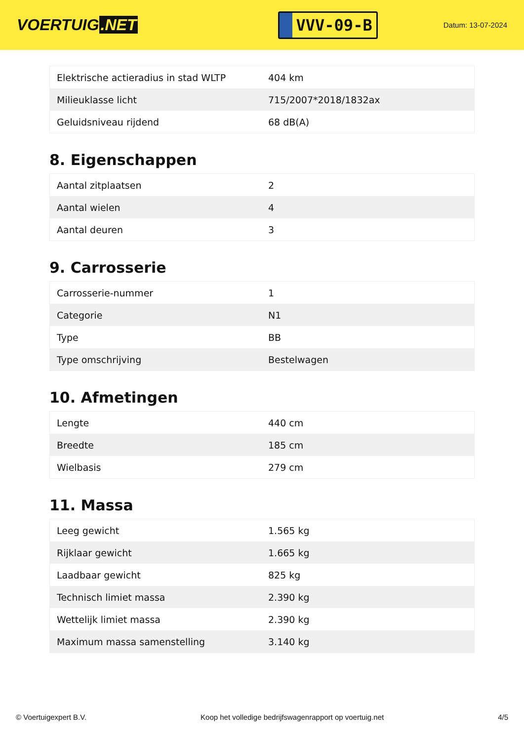VOERTUIG.NET
VVV-09-B
Datum: 13-07-2024
| Elektrische actieradius in stad WLTP | 404 km |
| Milieuklasse licht | 715/2007*2018/1832ax |
| Geluidsniveau rijdend | 68 dB(A) |
8. Eigenschappen
| Aantal zitplaatsen | 2 |
| Aantal wielen | 4 |
| Aantal deuren | 3 |
9. Carrosserie
| Carrosserie-nummer | 1 |
| Categorie | N1 |
| Type | BB |
| Type omschrijving | Bestelwagen |
10. Afmetingen
| Lengte | 440 cm |
| Breedte | 185 cm |
| Wielbasis | 279 cm |
11. Massa
| Leeg gewicht | 1.565 kg |
| Rijklaar gewicht | 1.665 kg |
| Laadbaar gewicht | 825 kg |
| Technisch limiet massa | 2.390 kg |
| Wettelijk limiet massa | 2.390 kg |
| Maximum massa samenstelling | 3.140 kg |
© Voertuigexpert B.V. Koop het volledige bedrijfswagenrapport op voertuig.net 4/5